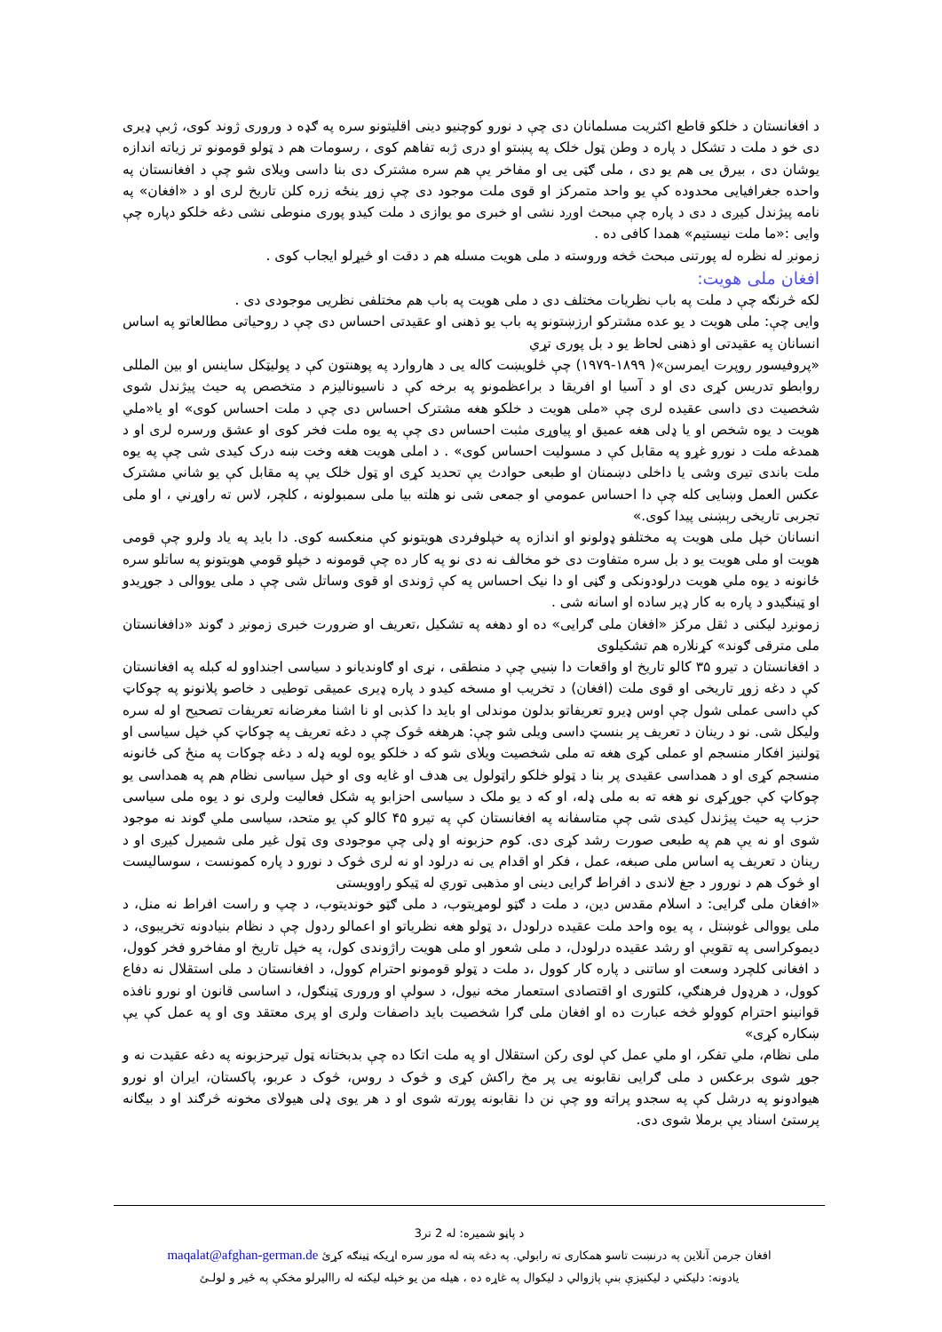د افغانستان د خلکو قاطع اکثریت مسلمانان دی چې د نورو کوچنیو دینی اقلیتونو سره په ګډه د وروری ژوند کوی، ژبې ډیری دی خو د ملت د تشکل د پاره د وطن ټول خلک په پښتو او دری ژبه تفاهم کوی ، رسومات هم د ټولو قومونو تر زیاته اندازه یوشان دی ، بیرق یی هم یو دی ، ملی ګټی یی او مفاخر یې هم سره مشترک دی بنا داسی ویلای شو چې د افغانستان په واحده جغرافیایی محدوده کې یو واحد متمرکز او قوی ملت موجود دی چې زوړ ینځه زره کلن تاریخ لری او د «افغان» په نامه پیژندل کیږی د دی د پاره چې مبحث اوږد نشی او خبری مو یوازی د ملت کیدو پوری منوطی نشی دغه خلکو دپاره چې وایی :«ما ملت نیستیم» همدا کافی ده .
زمونږ له نظره له پورتنی مبحث څخه وروسته د ملی هویت مسله هم د دقت او څیړلو ایجاب کوی .
افغان ملی هویت:
لکه څرنګه چې د ملت په باب نظریات مختلف دی د ملی هویت په باب هم مختلفی نظریی موجودی دی .
وایی چې: ملی هویت د یو عده مشترکو ارزښتونو په باب یو ذهنی او عقیدتی احساس دی چې د روحیاتی مطالعاتو په اساس انسانان په عقیدتی او ذهنی لحاظ یو د بل پوری تړي
«پروفیسور روپرت ایمرسن»( ۱۸۹۹-۱۹۷۹) چې څلویښت کاله یی د هاروارد په پوهنتون کې د پولیټکل ساینس او بین المللی روابطو تدریس کړی دی او د آسیا او افریقا د براعظمونو په برخه کې د ناسیونالیزم د متخصص په حیث پیژندل شوی شخصیت دی داسی عقیده لری چې «ملی هویت د خلکو هغه مشترک احساس دی چې د ملت احساس کوی» او یا«ملي هویت د یوه شخص او یا ډلی هغه عمیق او پیاوړی مثبت احساس دی چې په یوه ملت فخر کوی او عشق ورسره لری او د همدغه ملت د نورو غړو په مقابل کې د مسولیت احساس کوی» . د املی هویت هغه وخت ښه درک کیدی شی چې په یوه ملت باندی تیری وشی یا داخلی دښمنان او طبعی حوادث یې تحدید کړی او ټول خلک یې په مقابل کې یو شاني مشترک عکس العمل وښایی کله چې دا احساس عمومي او جمعی شی نو هلته بیا ملی سمبولونه ، کلچر، لاس ته راوړني ، او ملی تجربی تاریخی رېښنی پیدا کوی.»
انسانان خپل ملی هویت په مختلفو ډولونو او اندازه په خپلوفردی هویتونو کې منعکسه کوی. دا باید په یاد ولرو چې قومی هویت او ملی هویت یو د بل سره متفاوت دی خو مخالف نه دی نو په کار ده چې قومونه د خپلو قومي هویتونو په ساتلو سره ځانونه د یوه ملي هویت درلودونکی و ګڼی او دا نیک احساس په کې ژوندی او قوی وساتل شی چې د ملی یووالی د جوړیدو او ټینګیدو د پاره به کار ډیر ساده او اسانه شی .
زمونږد لیکنی د ثقل مرکز «افغان ملی ګرایی» ده او دهغه په تشکیل ،تعریف او ضرورت خبری زمونږ د ګوند «دافغانستان ملی مترقی ګوند» کړنلاره هم تشکیلوی
د افغانستان د تیرو ۳۵ کالو تاریخ او واقعات دا ښیي چې د منطقی ، نړی او ګاوندیانو د سیاسی اجنداوو له کبله په افغانستان کې د دغه زوړ تاریخی او قوی ملت (افغان) د تخریب او مسخه کیدو د پاره ډیری عمیقی توطیی د خاصو پلانونو په چوکاټ کې داسی عملی شول چې اوس ډیرو تعریفاتو بدلون موندلی او باید دا کذبی او نا اشنا مغرضانه تعریفات تصحیح او له سره ولیکل شی. نو د رینان د تعریف پر بنسټ داسی ویلی شو چې: هرهغه څوک چې د دغه تعریف په چوکاټ کې خپل سیاسی او ټولنیز افکار منسجم او عملی کړی هغه ته ملی شخصیت ویلای شو که د خلکو یوه لویه ډله د دغه چوکات په منځ کی ځانونه منسجم کړی او د همداسی عقیدی پر بنا د ټولو خلکو راټولول یی هدف او غایه وی او خپل سیاسی نظام هم په همداسی یو چوکاټ کې جوړکړی نو هغه ته به ملی ډله، او که د یو ملک د سیاسی احزابو په شکل فعالیت ولری نو د یوه ملی سیاسی حزب په حیث پیژندل کیدی شی چې متاسفانه په افغانستان کې په تیرو ۴۵ کالو کې یو متحد، سیاسی ملي ګوند نه موجود شوی او نه یې هم په طبعی صورت رشد کړی دی. کوم حزبونه او ډلی چې موجودی وی ټول غیر ملی شمیرل کیږی او د رینان د تعریف په اساس ملی صبغه، عمل ، فکر او اقدام یی نه درلود او نه لری څوک د نورو د پاره کمونست ، سوسالیست او څوک هم د نورور د جغ لاندی د افراط ګرایی دینی او مذهبی توري له ټیکو راوویستی
«افغان ملی ګرایی: د اسلام مقدس دین، د ملت د ګټو لومړیتوب، د ملی ګټو خوندیتوب، د چپ و راست افراط نه منل، د ملی یووالی غوښتل ، په یوه واحد ملت عقیده درلودل ،د ټولو هغه نظریاتو او اعمالو ردول چې د نظام بنیادونه تخریبوی، د دیموکراسی په تقویې او رشد عقیده درلودل، د ملی شعور او ملی هویت راژوندی کول، په خپل تاریخ او مفاخرو فخر کوول، د افغانی کلچرد وسعت او ساتنی د پاره کار کوول ،د ملت د ټولو قومونو احترام کوول، د افغانستان د ملی استقلال نه دفاع کوول، د هرډول فرهنګي، کلتوری او اقتصادی استعمار مخه نیول، د سولې او وروری ټینګول، د اساسی قانون او نورو نافذه قوانینو احترام کوولو څخه عبارت ده او افغان ملی ګرا شخصیت باید داصفات ولری او پری معتقد وی او په عمل کې یې ښکاره کړی»
ملی نظام، ملي تفکر، او ملي عمل کې لوی رکن استقلال او په ملت اتکا ده چې بدبختانه ټول تیرحزبونه په دغه عقیدت نه و جوړ شوی برعکس د ملی ګرایی نقابونه یی پر مخ راکش کړی و څوک د روس، څوک د عربو، پاکستان، ایران او نورو هیوادونو په درشل کې په سجدو پراته وو چې نن دا نقابونه پورته شوی او د هر یوی ډلی هیولای مخونه څرګند او د بیګانه پرستئ اسناد یې برملا شوی دی.
د پاڼو شمیره: له 2 تر3
افغان جرمن آنلاین په درنښت تاسو همکاری ته رابولي. په دغه پته له موږ سره اړیکه ټینګه کړئ maqalat@afghan-german.de
یادونه: دلیکني د لیکنیزې بنې پازوالي د لیکوال په غاړه ده ، هیله من یو خپله لیکنه له راالیرلو مخکې په ځیر و لولـئ